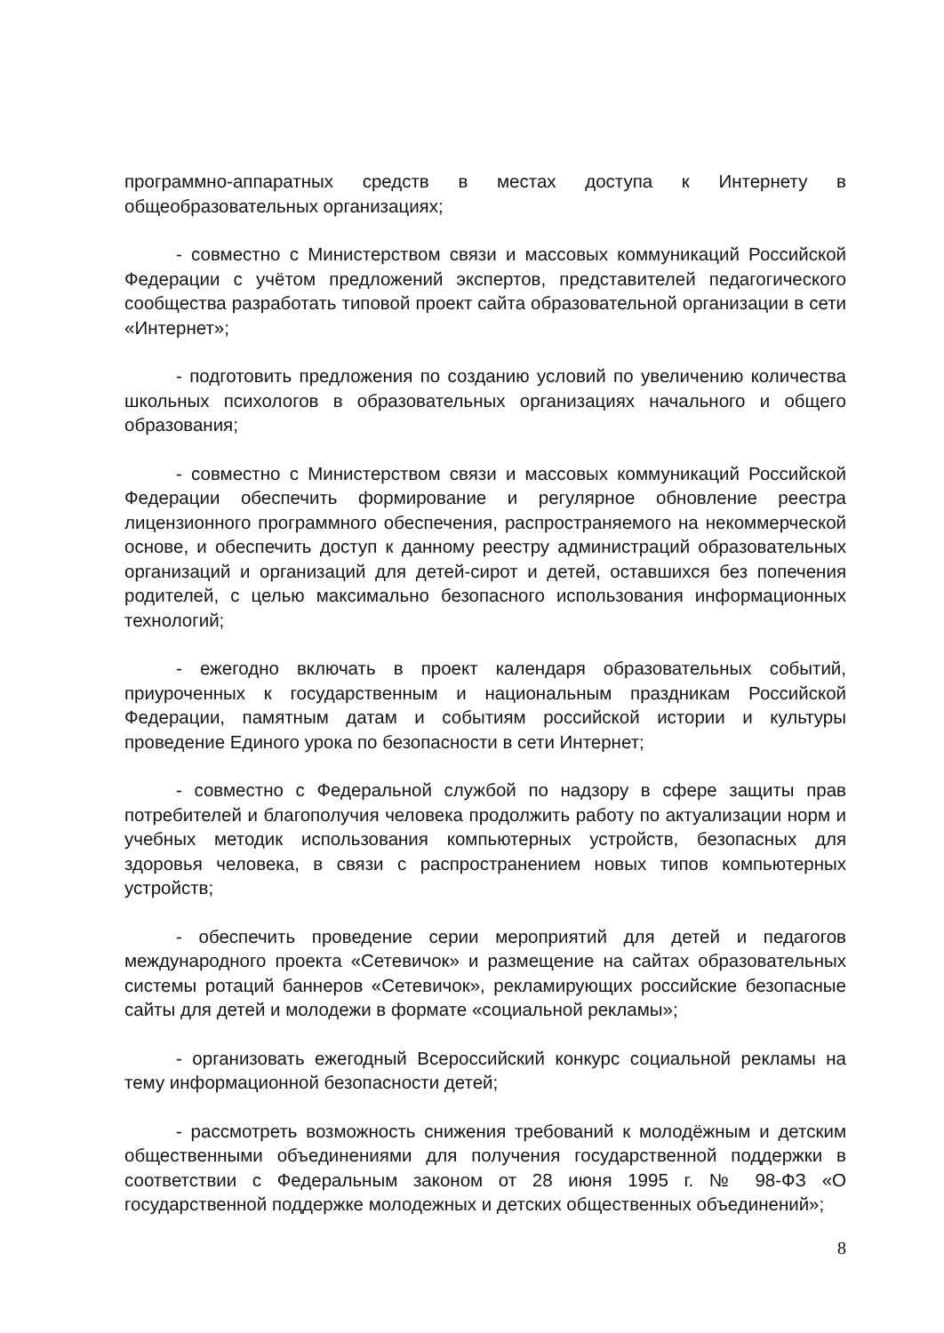программно-аппаратных средств в местах доступа к Интернету в общеобразовательных организациях;
- совместно с Министерством связи и массовых коммуникаций Российской Федерации с учётом предложений экспертов, представителей педагогического сообщества разработать типовой проект сайта образовательной организации в сети «Интернет»;
- подготовить предложения по созданию условий по увеличению количества школьных психологов в образовательных организациях начального и общего образования;
- совместно с Министерством связи и массовых коммуникаций Российской Федерации обеспечить формирование и регулярное обновление реестра лицензионного программного обеспечения, распространяемого на некоммерческой основе, и обеспечить доступ к данному реестру администраций образовательных организаций и организаций для детей-сирот и детей, оставшихся без попечения родителей, с целью максимально безопасного использования информационных технологий;
- ежегодно включать в проект календаря образовательных событий, приуроченных к государственным и национальным праздникам Российской Федерации, памятным датам и событиям российской истории и культуры проведение Единого урока по безопасности в сети Интернет;
- совместно с Федеральной службой по надзору в сфере защиты прав потребителей и благополучия человека продолжить работу по актуализации норм и учебных методик использования компьютерных устройств, безопасных для здоровья человека, в связи с распространением новых типов компьютерных устройств;
- обеспечить проведение серии мероприятий для детей и педагогов международного проекта «Сетевичок» и размещение на сайтах образовательных системы ротаций баннеров «Сетевичок», рекламирующих российские безопасные сайты для детей и молодежи в формате «социальной рекламы»;
- организовать ежегодный Всероссийский конкурс социальной рекламы на тему информационной безопасности детей;
- рассмотреть возможность снижения требований к молодёжным и детским общественными объединениями для получения государственной поддержки в соответствии с Федеральным законом от 28 июня 1995 г. № 98-ФЗ «О государственной поддержке молодежных и детских общественных объединений»;
8